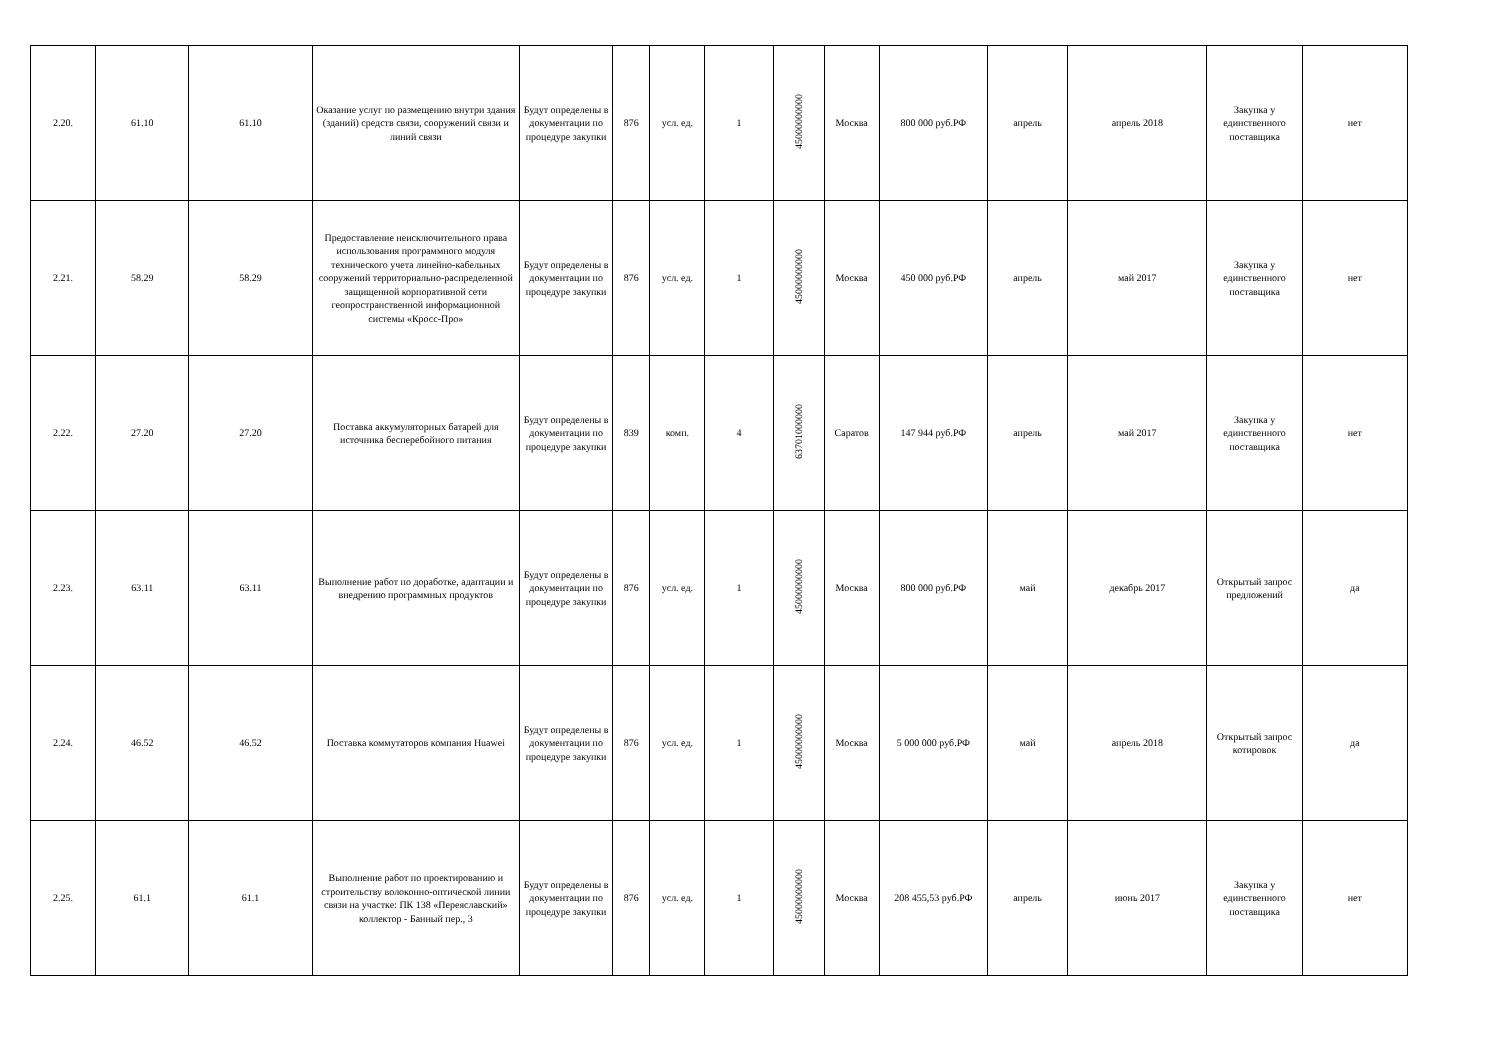| 2.20. | 61.10 | 61.10 | Оказание услуг по размещению внутри здания (зданий) средств связи, сооружений связи и линий связи | Будут определены в документации по процедуре закупки | 876 | усл. ед. | 1 | 45000000000 | Москва | 800 000 руб.РФ | апрель | апрель 2018 | Закупка у единственного поставщика | нет |
| 2.21. | 58.29 | 58.29 | Предоставление неисключительного права использования программного модуля технического учета линейно-кабельных сооружений территориально-распределенной защищенной корпоративной сети геопространственной информационной системы «Кросс-Про» | Будут определены в документации по процедуре закупки | 876 | усл. ед. | 1 | 45000000000 | Москва | 450 000 руб.РФ | апрель | май 2017 | Закупка у единственного поставщика | нет |
| 2.22. | 27.20 | 27.20 | Поставка аккумуляторных батарей для источника бесперебойного питания | Будут определены в документации по процедуре закупки | 839 | комп. | 4 | 63701000000 | Саратов | 147 944 руб.РФ | апрель | май 2017 | Закупка у единственного поставщика | нет |
| 2.23. | 63.11 | 63.11 | Выполнение работ по доработке, адаптации и внедрению программных продуктов | Будут определены в документации по процедуре закупки | 876 | усл. ед. | 1 | 45000000000 | Москва | 800 000 руб.РФ | май | декабрь 2017 | Открытый запрос предложений | да |
| 2.24. | 46.52 | 46.52 | Поставка коммутаторов компания Huawei | Будут определены в документации по процедуре закупки | 876 | усл. ед. | 1 | 45000000000 | Москва | 5 000 000 руб.РФ | май | апрель 2018 | Открытый запрос котировок | да |
| 2.25. | 61.1 | 61.1 | Выполнение работ по проектированию и строительству волоконно-оптической линии связи на участке: ПК 138 «Переяславский» коллектор - Банный пер., 3 | Будут определены в документации по процедуре закупки | 876 | усл. ед. | 1 | 45000000000 | Москва | 208 455,53 руб.РФ | апрель | июнь 2017 | Закупка у единственного поставщика | нет |